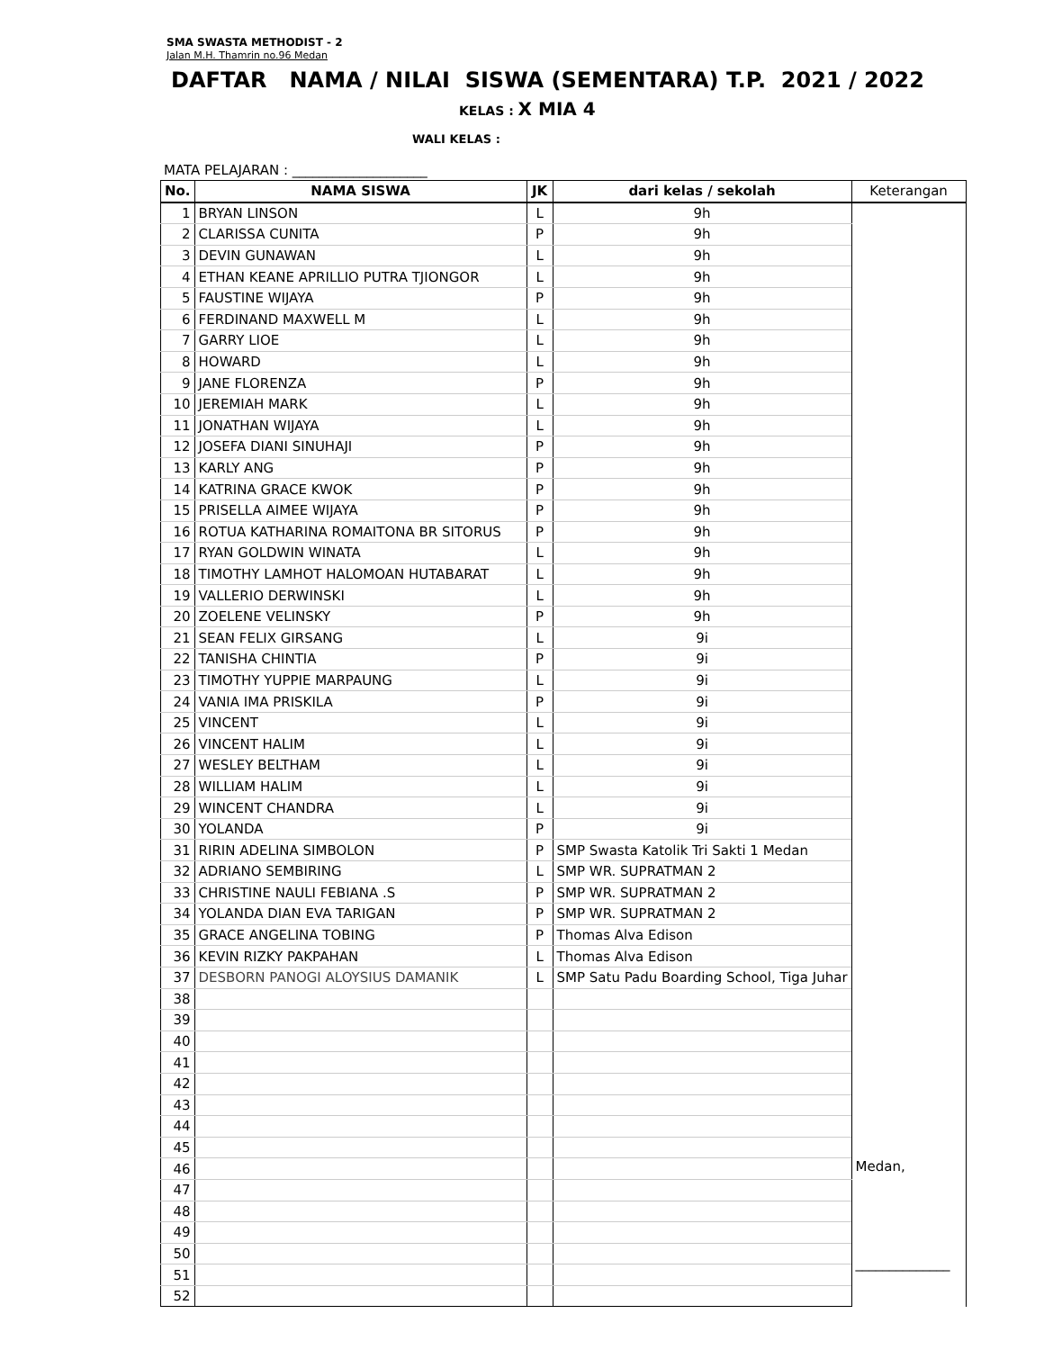SMA SWASTA METHODIST - 2
Jalan M.H. Thamrin no.96 Medan
DAFTAR NAMA / NILAI SISWA (SEMENTARA) T.P. 2021 / 2022
KELAS : X MIA 4
WALI KELAS :
MATA PELAJARAN : ____________________
| No. | NAMA SISWA | JK | dari kelas / sekolah | Keterangan |
| --- | --- | --- | --- | --- |
| 1 | BRYAN LINSON | L | 9h | |
| 2 | CLARISSA CUNITA | P | 9h | |
| 3 | DEVIN GUNAWAN | L | 9h | |
| 4 | ETHAN KEANE APRILLIO PUTRA TJIONGOR | L | 9h | |
| 5 | FAUSTINE WIJAYA | P | 9h | |
| 6 | FERDINAND MAXWELL M | L | 9h | |
| 7 | GARRY LIOE | L | 9h | |
| 8 | HOWARD | L | 9h | |
| 9 | JANE FLORENZA | P | 9h | |
| 10 | JEREMIAH MARK | L | 9h | |
| 11 | JONATHAN WIJAYA | L | 9h | |
| 12 | JOSEFA DIANI SINUHAJI | P | 9h | |
| 13 | KARLY ANG | P | 9h | |
| 14 | KATRINA GRACE KWOK | P | 9h | |
| 15 | PRISELLA AIMEE WIJAYA | P | 9h | |
| 16 | ROTUA KATHARINA ROMAITONA BR SITORUS | P | 9h | |
| 17 | RYAN GOLDWIN WINATA | L | 9h | |
| 18 | TIMOTHY LAMHOT HALOMOAN HUTABARAT | L | 9h | |
| 19 | VALLERIO DERWINSKI | L | 9h | |
| 20 | ZOELENE VELINSKY | P | 9h | |
| 21 | SEAN FELIX GIRSANG | L | 9i | |
| 22 | TANISHA CHINTIA | P | 9i | |
| 23 | TIMOTHY YUPPIE MARPAUNG | L | 9i | |
| 24 | VANIA IMA PRISKILA | P | 9i | |
| 25 | VINCENT | L | 9i | |
| 26 | VINCENT HALIM | L | 9i | |
| 27 | WESLEY BELTHAM | L | 9i | |
| 28 | WILLIAM HALIM | L | 9i | |
| 29 | WINCENT CHANDRA | L | 9i | |
| 30 | YOLANDA | P | 9i | |
| 31 | RIRIN ADELINA SIMBOLON | P | SMP Swasta Katolik Tri Sakti 1 Medan | |
| 32 | ADRIANO SEMBIRING | L | SMP WR. SUPRATMAN 2 | |
| 33 | CHRISTINE NAULI FEBIANA .S | P | SMP WR. SUPRATMAN 2 | |
| 34 | YOLANDA DIAN EVA TARIGAN | P | SMP WR. SUPRATMAN 2 | |
| 35 | GRACE ANGELINA TOBING | P | Thomas Alva Edison | |
| 36 | KEVIN RIZKY PAKPAHAN | L | Thomas Alva Edison | |
| 37 | DESBORN PANOGI ALOYSIUS DAMANIK | L | SMP Satu Padu Boarding School, Tiga Juhar | |
| 38 | | | | |
| 39 | | | | |
| 40 | | | | |
| 41 | | | | |
| 42 | | | | |
| 43 | | | | |
| 44 | | | | |
| 45 | | | | |
| 46 | | | | Medan, ______________ |
| 47 | | | | |
| 48 | | | | |
| 49 | | | | |
| 50 | | | | |
| 51 | | | | |
| 52 | | | | |